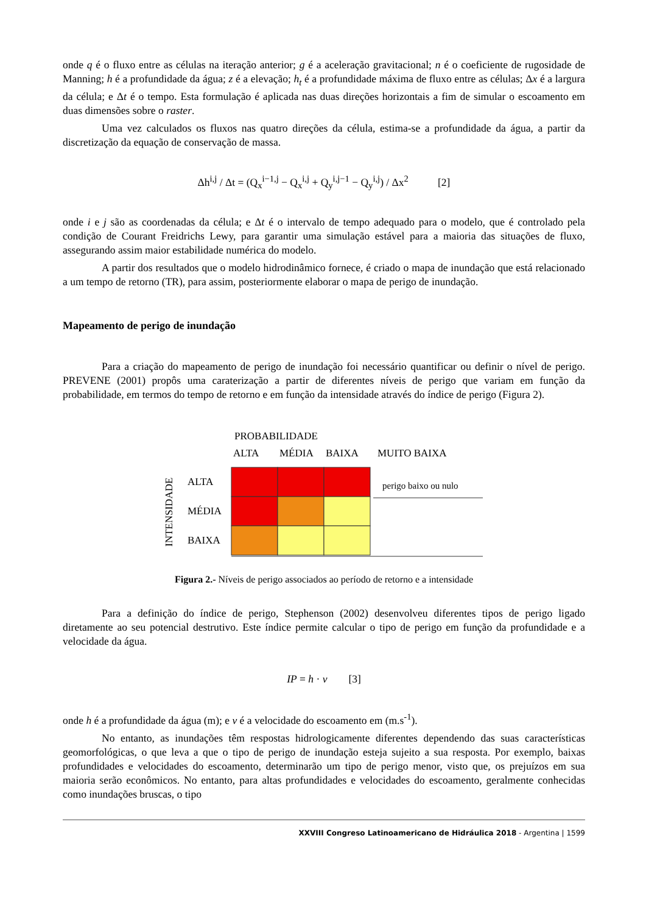onde q é o fluxo entre as células na iteração anterior; g é a aceleração gravitacional; n é o coeficiente de rugosidade de Manning; h é a profundidade da água; z é a elevação; h<sub>t</sub> é a profundidade máxima de fluxo entre as células; Δx é a largura da célula; e Δt é o tempo. Esta formulação é aplicada nas duas direções horizontais a fim de simular o escoamento em duas dimensões sobre o raster.
Uma vez calculados os fluxos nas quatro direções da célula, estima-se a profundidade da água, a partir da discretização da equação de conservação de massa.
Δh<sup>i,j</sup> / Δt = (Q<sub>x</sub><sup>i−1,j</sup> − Q<sub>x</sub><sup>i,j</sup> + Q<sub>y</sub><sup>i,j−1</sup> − Q<sub>y</sub><sup>i,j</sup>) / Δx<sup>2</sup> [2]
onde i e j são as coordenadas da célula; e Δt é o intervalo de tempo adequado para o modelo, que é controlado pela condição de Courant Freidrichs Lewy, para garantir uma simulação estável para a maioria das situações de fluxo, assegurando assim maior estabilidade numérica do modelo.
A partir dos resultados que o modelo hidrodinâmico fornece, é criado o mapa de inundação que está relacionado a um tempo de retorno (TR), para assim, posteriormente elaborar o mapa de perigo de inundação.
Mapeamento de perigo de inundação
Para a criação do mapeamento de perigo de inundação foi necessário quantificar ou definir o nível de perigo. PREVENE (2001) propôs uma caraterização a partir de diferentes níveis de perigo que variam em função da probabilidade, em termos do tempo de retorno e em função da intensidade através do índice de perigo (Figura 2).
PROBABILIDADE
ALTA
MÉDIA
BAIXA
MUITO BAIXA
INTENSIDADE
ALTA
MÉDIA
BAIXA
perigo baixo ou nulo
Figura 2.- Níveis de perigo associados ao período de retorno e a intensidade
Para a definição do índice de perigo, Stephenson (2002) desenvolveu diferentes tipos de perigo ligado diretamente ao seu potencial destrutivo. Este índice permite calcular o tipo de perigo em função da profundidade e a velocidade da água.
IP = h · v [3]
onde h é a profundidade da água (m); e v é a velocidade do escoamento em (m.s<sup>-1</sup>).
No entanto, as inundações têm respostas hidrologicamente diferentes dependendo das suas características geomorfológicas, o que leva a que o tipo de perigo de inundação esteja sujeito a sua resposta. Por exemplo, baixas profundidades e velocidades do escoamento, determinarão um tipo de perigo menor, visto que, os prejuízos em sua maioria serão econômicos. No entanto, para altas profundidades e velocidades do escoamento, geralmente conhecidas como inundações bruscas, o tipo
XXVIII Congreso Latinoamericano de Hidráulica 2018 - Argentina | 1599